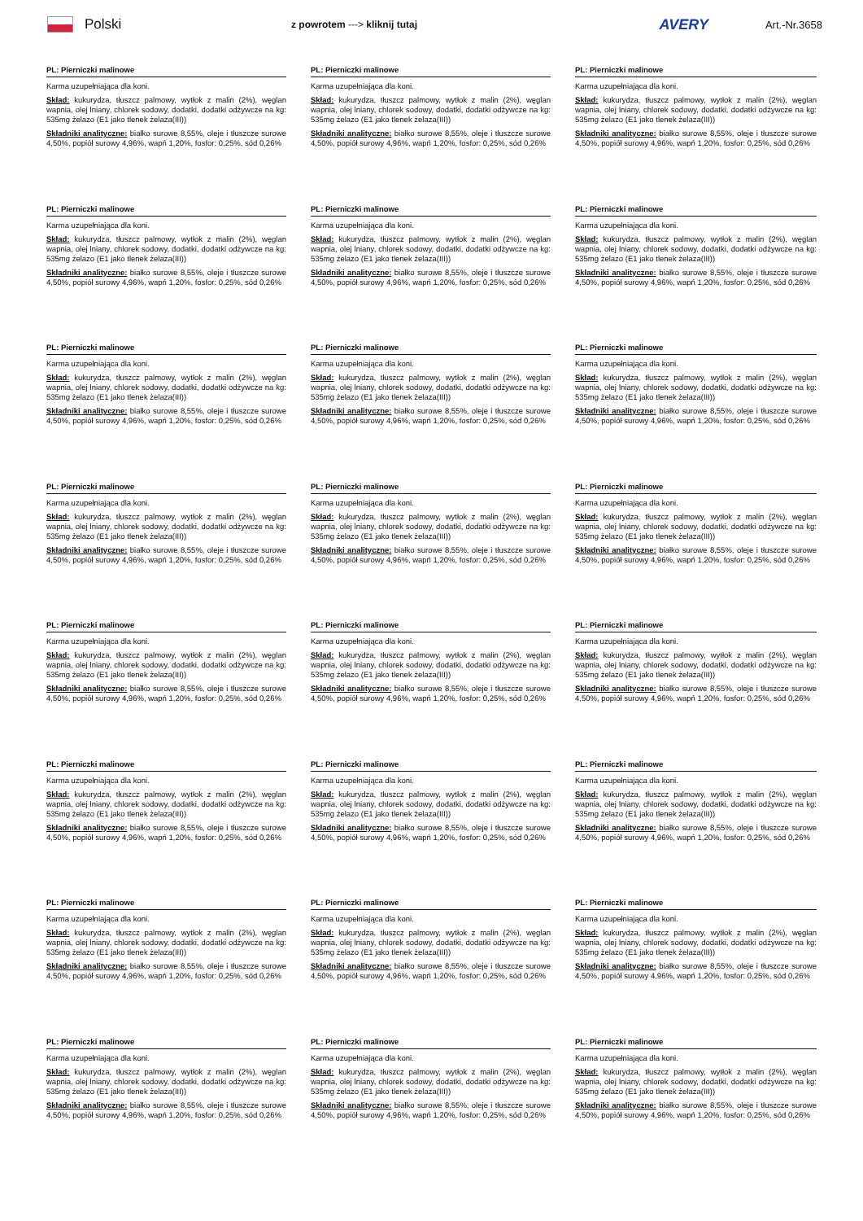Polski
z powrotem ---> kliknij tutaj
AVERY
Art.-Nr.3658
PL: Pierniczki malinowe
Karma uzupełniająca dla koni.
Skład: kukurydza, tłuszcz palmowy, wytłok z malin (2%), węglan wapnia, olej lniany, chlorek sodowy, dodatki, dodatki odżywcze na kg: 535mg żelazo (E1 jako tlenek żelaza(III))
Składniki analityczne: białko surowe 8,55%, oleje i tłuszcze surowe 4,50%, popiół surowy 4,96%, wapń 1,20%, fosfor: 0,25%, sód 0,26%
PL: Pierniczki malinowe
Karma uzupełniająca dla koni.
Skład: kukurydza, tłuszcz palmowy, wytłok z malin (2%), węglan wapnia, olej lniany, chlorek sodowy, dodatki, dodatki odżywcze na kg: 535mg żelazo (E1 jako tlenek żelaza(III))
Składniki analityczne: białko surowe 8,55%, oleje i tłuszcze surowe 4,50%, popiół surowy 4,96%, wapń 1,20%, fosfor: 0,25%, sód 0,26%
PL: Pierniczki malinowe
Karma uzupełniająca dla koni.
Skład: kukurydza, tłuszcz palmowy, wytłok z malin (2%), węglan wapnia, olej lniany, chlorek sodowy, dodatki, dodatki odżywcze na kg: 535mg żelazo (E1 jako tlenek żelaza(III))
Składniki analityczne: białko surowe 8,55%, oleje i tłuszcze surowe 4,50%, popiół surowy 4,96%, wapń 1,20%, fosfor: 0,25%, sód 0,26%
PL: Pierniczki malinowe
Karma uzupełniająca dla koni.
Skład: kukurydza, tłuszcz palmowy, wytłok z malin (2%), węglan wapnia, olej lniany, chlorek sodowy, dodatki, dodatki odżywcze na kg: 535mg żelazo (E1 jako tlenek żelaza(III))
Składniki analityczne: białko surowe 8,55%, oleje i tłuszcze surowe 4,50%, popiół surowy 4,96%, wapń 1,20%, fosfor: 0,25%, sód 0,26%
PL: Pierniczki malinowe
Karma uzupełniająca dla koni.
Skład: kukurydza, tłuszcz palmowy, wytłok z malin (2%), węglan wapnia, olej lniany, chlorek sodowy, dodatki, dodatki odżywcze na kg: 535mg żelazo (E1 jako tlenek żelaza(III))
Składniki analityczne: białko surowe 8,55%, oleje i tłuszcze surowe 4,50%, popiół surowy 4,96%, wapń 1,20%, fosfor: 0,25%, sód 0,26%
PL: Pierniczki malinowe
Karma uzupełniająca dla koni.
Skład: kukurydza, tłuszcz palmowy, wytłok z malin (2%), węglan wapnia, olej lniany, chlorek sodowy, dodatki, dodatki odżywcze na kg: 535mg żelazo (E1 jako tlenek żelaza(III))
Składniki analityczne: białko surowe 8,55%, oleje i tłuszcze surowe 4,50%, popiół surowy 4,96%, wapń 1,20%, fosfor: 0,25%, sód 0,26%
PL: Pierniczki malinowe
Karma uzupełniająca dla koni.
Skład: kukurydza, tłuszcz palmowy, wytłok z malin (2%), węglan wapnia, olej lniany, chlorek sodowy, dodatki, dodatki odżywcze na kg: 535mg żelazo (E1 jako tlenek żelaza(III))
Składniki analityczne: białko surowe 8,55%, oleje i tłuszcze surowe 4,50%, popiół surowy 4,96%, wapń 1,20%, fosfor: 0,25%, sód 0,26%
PL: Pierniczki malinowe
Karma uzupełniająca dla koni.
Skład: kukurydza, tłuszcz palmowy, wytłok z malin (2%), węglan wapnia, olej lniany, chlorek sodowy, dodatki, dodatki odżywcze na kg: 535mg żelazo (E1 jako tlenek żelaza(III))
Składniki analityczne: białko surowe 8,55%, oleje i tłuszcze surowe 4,50%, popiół surowy 4,96%, wapń 1,20%, fosfor: 0,25%, sód 0,26%
PL: Pierniczki malinowe
Karma uzupełniająca dla koni.
Skład: kukurydza, tłuszcz palmowy, wytłok z malin (2%), węglan wapnia, olej lniany, chlorek sodowy, dodatki, dodatki odżywcze na kg: 535mg żelazo (E1 jako tlenek żelaza(III))
Składniki analityczne: białko surowe 8,55%, oleje i tłuszcze surowe 4,50%, popiół surowy 4,96%, wapń 1,20%, fosfor: 0,25%, sód 0,26%
PL: Pierniczki malinowe
Karma uzupełniająca dla koni.
Skład: kukurydza, tłuszcz palmowy, wytłok z malin (2%), węglan wapnia, olej lniany, chlorek sodowy, dodatki, dodatki odżywcze na kg: 535mg żelazo (E1 jako tlenek żelaza(III))
Składniki analityczne: białko surowe 8,55%, oleje i tłuszcze surowe 4,50%, popiół surowy 4,96%, wapń 1,20%, fosfor: 0,25%, sód 0,26%
PL: Pierniczki malinowe
Karma uzupełniająca dla koni.
Skład: kukurydza, tłuszcz palmowy, wytłok z malin (2%), węglan wapnia, olej lniany, chlorek sodowy, dodatki, dodatki odżywcze na kg: 535mg żelazo (E1 jako tlenek żelaza(III))
Składniki analityczne: białko surowe 8,55%, oleje i tłuszcze surowe 4,50%, popiół surowy 4,96%, wapń 1,20%, fosfor: 0,25%, sód 0,26%
PL: Pierniczki malinowe
Karma uzupełniająca dla koni.
Skład: kukurydza, tłuszcz palmowy, wytłok z malin (2%), węglan wapnia, olej lniany, chlorek sodowy, dodatki, dodatki odżywcze na kg: 535mg żelazo (E1 jako tlenek żelaza(III))
Składniki analityczne: białko surowe 8,55%, oleje i tłuszcze surowe 4,50%, popiół surowy 4,96%, wapń 1,20%, fosfor: 0,25%, sód 0,26%
PL: Pierniczki malinowe
Karma uzupełniająca dla koni.
Skład: kukurydza, tłuszcz palmowy, wytłok z malin (2%), węglan wapnia, olej lniany, chlorek sodowy, dodatki, dodatki odżywcze na kg: 535mg żelazo (E1 jako tlenek żelaza(III))
Składniki analityczne: białko surowe 8,55%, oleje i tłuszcze surowe 4,50%, popiół surowy 4,96%, wapń 1,20%, fosfor: 0,25%, sód 0,26%
PL: Pierniczki malinowe
Karma uzupełniająca dla koni.
Skład: kukurydza, tłuszcz palmowy, wytłok z malin (2%), węglan wapnia, olej lniany, chlorek sodowy, dodatki, dodatki odżywcze na kg: 535mg żelazo (E1 jako tlenek żelaza(III))
Składniki analityczne: białko surowe 8,55%, oleje i tłuszcze surowe 4,50%, popiół surowy 4,96%, wapń 1,20%, fosfor: 0,25%, sód 0,26%
PL: Pierniczki malinowe
Karma uzupełniająca dla koni.
Skład: kukurydza, tłuszcz palmowy, wytłok z malin (2%), węglan wapnia, olej lniany, chlorek sodowy, dodatki, dodatki odżywcze na kg: 535mg żelazo (E1 jako tlenek żelaza(III))
Składniki analityczne: białko surowe 8,55%, oleje i tłuszcze surowe 4,50%, popiół surowy 4,96%, wapń 1,20%, fosfor: 0,25%, sód 0,26%
PL: Pierniczki malinowe
Karma uzupełniająca dla koni.
Skład: kukurydza, tłuszcz palmowy, wytłok z malin (2%), węglan wapnia, olej lniany, chlorek sodowy, dodatki, dodatki odżywcze na kg: 535mg żelazo (E1 jako tlenek żelaza(III))
Składniki analityczne: białko surowe 8,55%, oleje i tłuszcze surowe 4,50%, popiół surowy 4,96%, wapń 1,20%, fosfor: 0,25%, sód 0,26%
PL: Pierniczki malinowe
Karma uzupełniająca dla koni.
Skład: kukurydza, tłuszcz palmowy, wytłok z malin (2%), węglan wapnia, olej lniany, chlorek sodowy, dodatki, dodatki odżywcze na kg: 535mg żelazo (E1 jako tlenek żelaza(III))
Składniki analityczne: białko surowe 8,55%, oleje i tłuszcze surowe 4,50%, popiół surowy 4,96%, wapń 1,20%, fosfor: 0,25%, sód 0,26%
PL: Pierniczki malinowe
Karma uzupełniająca dla koni.
Skład: kukurydza, tłuszcz palmowy, wytłok z malin (2%), węglan wapnia, olej lniany, chlorek sodowy, dodatki, dodatki odżywcze na kg: 535mg żelazo (E1 jako tlenek żelaza(III))
Składniki analityczne: białko surowe 8,55%, oleje i tłuszcze surowe 4,50%, popiół surowy 4,96%, wapń 1,20%, fosfor: 0,25%, sód 0,26%
PL: Pierniczki malinowe
Karma uzupełniająca dla koni.
Skład: kukurydza, tłuszcz palmowy, wytłok z malin (2%), węglan wapnia, olej lniany, chlorek sodowy, dodatki, dodatki odżywcze na kg: 535mg żelazo (E1 jako tlenek żelaza(III))
Składniki analityczne: białko surowe 8,55%, oleje i tłuszcze surowe 4,50%, popiół surowy 4,96%, wapń 1,20%, fosfor: 0,25%, sód 0,26%
PL: Pierniczki malinowe
Karma uzupełniająca dla koni.
Skład: kukurydza, tłuszcz palmowy, wytłok z malin (2%), węglan wapnia, olej lniany, chlorek sodowy, dodatki, dodatki odżywcze na kg: 535mg żelazo (E1 jako tlenek żelaza(III))
Składniki analityczne: białko surowe 8,55%, oleje i tłuszcze surowe 4,50%, popiół surowy 4,96%, wapń 1,20%, fosfor: 0,25%, sód 0,26%
PL: Pierniczki malinowe
Karma uzupełniająca dla koni.
Skład: kukurydza, tłuszcz palmowy, wytłok z malin (2%), węglan wapnia, olej lniany, chlorek sodowy, dodatki, dodatki odżywcze na kg: 535mg żelazo (E1 jako tlenek żelaza(III))
Składniki analityczne: białko surowe 8,55%, oleje i tłuszcze surowe 4,50%, popiół surowy 4,96%, wapń 1,20%, fosfor: 0,25%, sód 0,26%
PL: Pierniczki malinowe
Karma uzupełniająca dla koni.
Skład: kukurydza, tłuszcz palmowy, wytłok z malin (2%), węglan wapnia, olej lniany, chlorek sodowy, dodatki, dodatki odżywcze na kg: 535mg żelazo (E1 jako tlenek żelaza(III))
Składniki analityczne: białko surowe 8,55%, oleje i tłuszcze surowe 4,50%, popiół surowy 4,96%, wapń 1,20%, fosfor: 0,25%, sód 0,26%
PL: Pierniczki malinowe
Karma uzupełniająca dla koni.
Skład: kukurydza, tłuszcz palmowy, wytłok z malin (2%), węglan wapnia, olej lniany, chlorek sodowy, dodatki, dodatki odżywcze na kg: 535mg żelazo (E1 jako tlenek żelaza(III))
Składniki analityczne: białko surowe 8,55%, oleje i tłuszcze surowe 4,50%, popiół surowy 4,96%, wapń 1,20%, fosfor: 0,25%, sód 0,26%
PL: Pierniczki malinowe
Karma uzupełniająca dla koni.
Skład: kukurydza, tłuszcz palmowy, wytłok z malin (2%), węglan wapnia, olej lniany, chlorek sodowy, dodatki, dodatki odżywcze na kg: 535mg żelazo (E1 jako tlenek żelaza(III))
Składniki analityczne: białko surowe 8,55%, oleje i tłuszcze surowe 4,50%, popiół surowy 4,96%, wapń 1,20%, fosfor: 0,25%, sód 0,26%